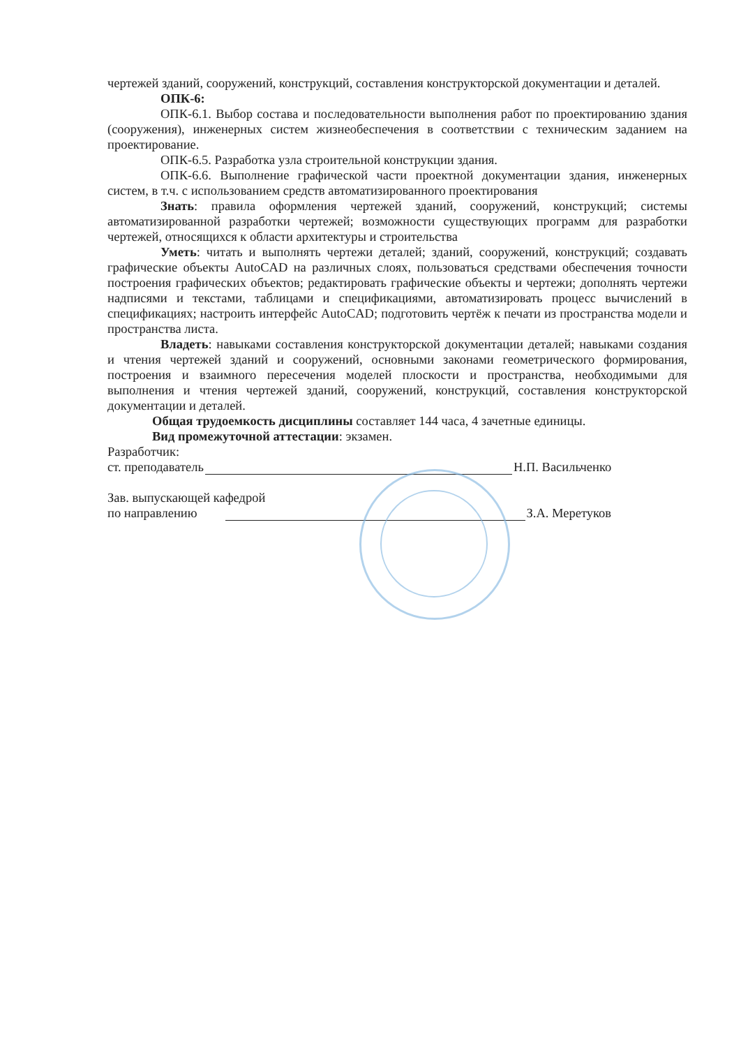чертежей зданий, сооружений, конструкций, составления конструкторской документации и деталей.
ОПК-6:
ОПК-6.1. Выбор состава и последовательности выполнения работ по проектированию здания (сооружения), инженерных систем жизнеобеспечения в соответствии с техническим заданием на проектирование.
ОПК-6.5. Разработка узла строительной конструкции здания.
ОПК-6.6. Выполнение графической части проектной документации здания, инженерных систем, в т.ч. с использованием средств автоматизированного проектирования
Знать: правила оформления чертежей зданий, сооружений, конструкций; системы автоматизированной разработки чертежей; возможности существующих программ для разработки чертежей, относящихся к области архитектуры и строительства
Уметь: читать и выполнять чертежи деталей; зданий, сооружений, конструкций; создавать графические объекты AutoCAD на различных слоях, пользоваться средствами обеспечения точности построения графических объектов; редактировать графические объекты и чертежи; дополнять чертежи надписями и текстами, таблицами и спецификациями, автоматизировать процесс вычислений в спецификациях; настроить интерфейс AutoCAD; подготовить чертёж к печати из пространства модели и пространства листа.
Владеть: навыками составления конструкторской документации деталей; навыками создания и чтения чертежей зданий и сооружений, основными законами геометрического формирования, построения и взаимного пересечения моделей плоскости и пространства, необходимыми для выполнения и чтения чертежей зданий, сооружений, конструкций, составления конструкторской документации и деталей.
Общая трудоемкость дисциплины составляет 144 часа, 4 зачетные единицы.
Вид промежуточной аттестации: экзамен.
Разработчик:
ст. преподаватель Н.П. Васильченко
Зав. выпускающей кафедрой
по направлению З.А. Меретуков